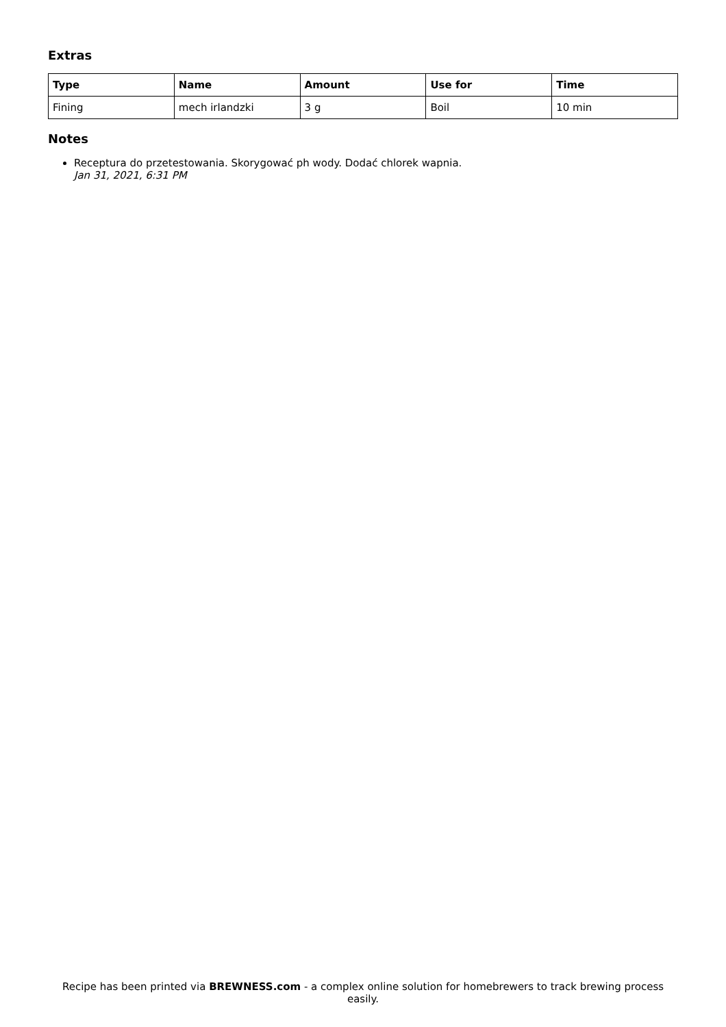Extras
| Type | Name | Amount | Use for | Time |
| --- | --- | --- | --- | --- |
| Fining | mech irlandzki | 3 g | Boil | 10 min |
Notes
Receptura do przetestowania. Skorygować ph wody. Dodać chlorek wapnia.
Jan 31, 2021, 6:31 PM
Recipe has been printed via BREWNESS.com - a complex online solution for homebrewers to track brewing process easily.